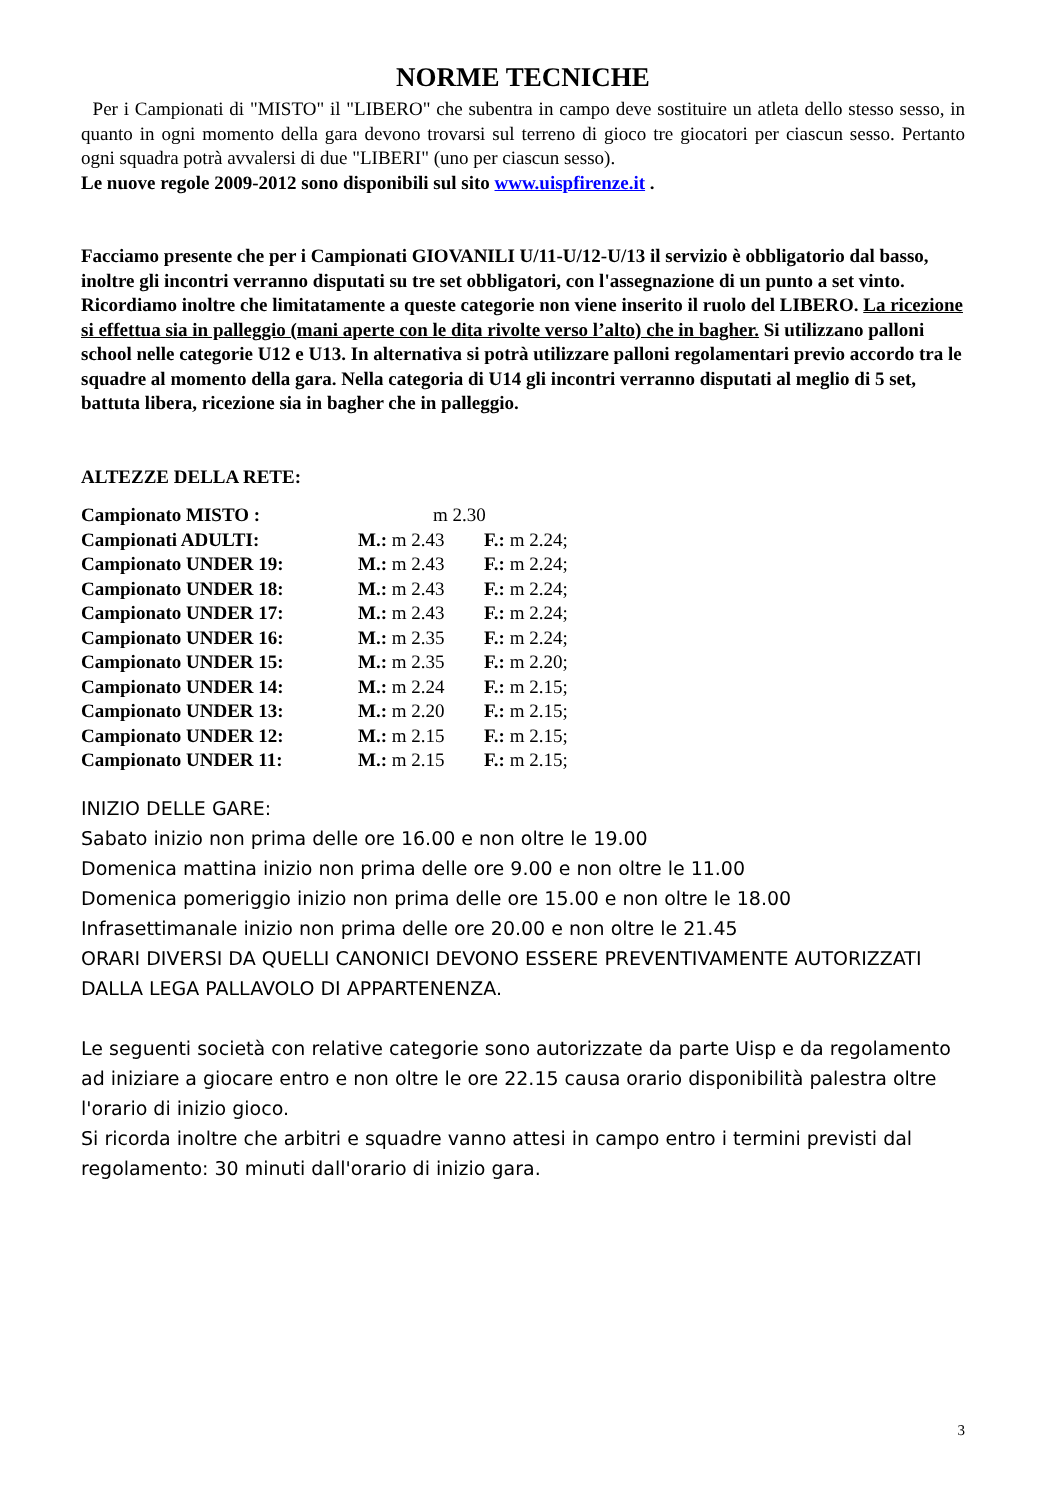NORME TECNICHE
Per i Campionati di "MISTO" il "LIBERO" che subentra in campo deve sostituire un atleta dello stesso sesso, in quanto in ogni momento della gara devono trovarsi sul terreno di gioco tre giocatori per ciascun sesso. Pertanto ogni squadra potrà avvalersi di due "LIBERI" (uno per ciascun sesso).
Le nuove regole 2009-2012 sono disponibili sul sito www.uispfirenze.it .
Facciamo presente che per i Campionati GIOVANILI U/11-U/12-U/13 il servizio è obbligatorio dal basso, inoltre gli incontri verranno disputati su tre set obbligatori, con l'assegnazione di un punto a set vinto. Ricordiamo inoltre che limitatamente a queste categorie non viene inserito il ruolo del LIBERO. La ricezione si effettua sia in palleggio (mani aperte con le dita rivolte verso l’alto) che in bagher. Si utilizzano palloni school nelle categorie U12 e U13. In alternativa si potrà utilizzare palloni regolamentari previo accordo tra le squadre al momento della gara. Nella categoria di U14 gli incontri verranno disputati al meglio di 5 set, battuta libera, ricezione sia in bagher che in palleggio.
ALTEZZE DELLA RETE:
| Campionato MISTO : | m 2.30 | |
| Campionati ADULTI: | M.: m 2.43 | F.: m 2.24; |
| Campionato UNDER 19: | M.: m 2.43 | F.: m 2.24; |
| Campionato UNDER 18: | M.: m 2.43 | F.: m 2.24; |
| Campionato UNDER 17: | M.: m 2.43 | F.: m 2.24; |
| Campionato UNDER 16: | M.: m 2.35 | F.: m 2.24; |
| Campionato UNDER 15: | M.: m 2.35 | F.: m 2.20; |
| Campionato UNDER 14: | M.: m 2.24 | F.: m 2.15; |
| Campionato UNDER 13: | M.: m 2.20 | F.: m 2.15; |
| Campionato UNDER 12: | M.: m 2.15 | F.: m 2.15; |
| Campionato UNDER 11: | M.: m 2.15 | F.: m 2.15; |
INIZIO DELLE GARE:
Sabato inizio non prima delle ore 16.00 e non oltre le 19.00
Domenica mattina inizio non prima delle ore 9.00 e non oltre le 11.00
Domenica pomeriggio inizio non prima delle ore 15.00 e non oltre le 18.00
Infrasettimanale inizio non prima delle ore 20.00 e non oltre le 21.45
ORARI DIVERSI DA QUELLI CANONICI DEVONO ESSERE PREVENTIVAMENTE AUTORIZZATI DALLA LEGA PALLAVOLO DI APPARTENENZA.
Le seguenti società con relative categorie sono autorizzate da parte Uisp e da regolamento ad iniziare a giocare entro e non oltre le ore 22.15 causa orario disponibilità palestra oltre l'orario di inizio gioco.
Si ricorda inoltre che arbitri e squadre vanno attesi in campo entro i termini previsti dal regolamento: 30 minuti dall'orario di inizio gara.
3